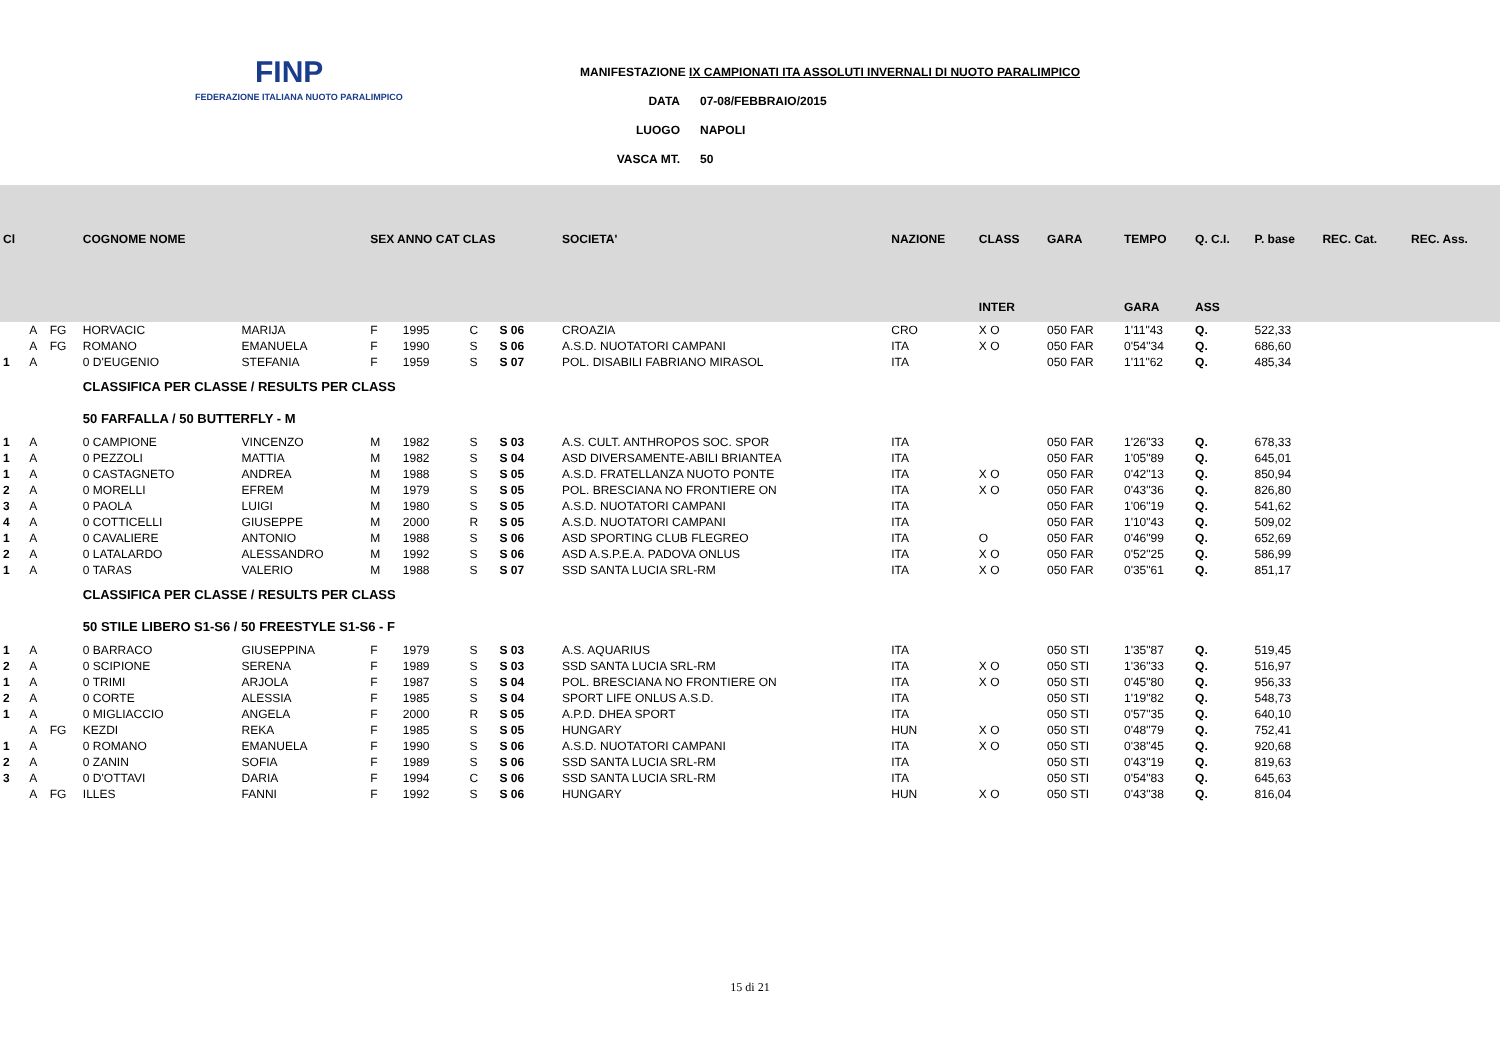FINP
FEDERAZIONE ITALIANA NUOTO PARALIMPICO
MANIFESTAZIONE IX CAMPIONATI ITA ASSOLUTI INVERNALI DI NUOTO PARALIMPICO
DATA 07-08/FEBBRAIO/2015
LUOGO NAPOLI
VASCA MT. 50
| Cl | | | COGNOME NOME | | SEX ANNO CAT CLAS | | | | SOCIETA' | NAZIONE | CLASS | GARA | TEMPO | Q. C.I. | P. base | REC. Cat. | REC. Ass. |
| --- | --- | --- | --- | --- | --- | --- | --- | --- | --- | --- | --- | --- | --- | --- | --- | --- | --- |
| | | | | | | | | | | | INTER | | GARA | ASS | | | |
| | A | FG | HORVACIC | MARIJA | F | 1995 | C | S 06 | CROAZIA | CRO | X O | 050 FAR | 1'11"43 | Q. | 522,33 | | |
| | A | FG | ROMANO | EMANUELA | F | 1990 | S | S 06 | A.S.D. NUOTATORI CAMPANI | ITA | X O | 050 FAR | 0'54"34 | Q. | 686,60 | | |
| 1 | A | | 0 D'EUGENIO | STEFANIA | F | 1959 | S | S 07 | POL. DISABILI FABRIANO MIRASOL | ITA | | 050 FAR | 1'11"62 | Q. | 485,34 | | |
| | | | CLASSIFICA PER CLASSE / RESULTS PER CLASS | | | | | | | | | | | | | | |
| | | | 50 FARFALLA / 50 BUTTERFLY - M | | | | | | | | | | | | | | |
| 1 | A | | 0 CAMPIONE | VINCENZO | M | 1982 | S | S 03 | A.S. CULT. ANTHROPOS SOC. SPOR | ITA | | 050 FAR | 1'26"33 | Q. | 678,33 | | |
| 1 | A | | 0 PEZZOLI | MATTIA | M | 1982 | S | S 04 | ASD DIVERSAMENTE-ABILI BRIANTEA | ITA | | 050 FAR | 1'05"89 | Q. | 645,01 | | |
| 1 | A | | 0 CASTAGNETO | ANDREA | M | 1988 | S | S 05 | A.S.D. FRATELLANZA NUOTO PONTE | ITA | X O | 050 FAR | 0'42"13 | Q. | 850,94 | | |
| 2 | A | | 0 MORELLI | EFREM | M | 1979 | S | S 05 | POL. BRESCIANA NO FRONTIERE ON | ITA | X O | 050 FAR | 0'43"36 | Q. | 826,80 | | |
| 3 | A | | 0 PAOLA | LUIGI | M | 1980 | S | S 05 | A.S.D. NUOTATORI CAMPANI | ITA | | 050 FAR | 1'06"19 | Q. | 541,62 | | |
| 4 | A | | 0 COTTICELLI | GIUSEPPE | M | 2000 | R | S 05 | A.S.D. NUOTATORI CAMPANI | ITA | | 050 FAR | 1'10"43 | Q. | 509,02 | | |
| 1 | A | | 0 CAVALIERE | ANTONIO | M | 1988 | S | S 06 | ASD SPORTING CLUB FLEGREO | ITA | O | 050 FAR | 0'46"99 | Q. | 652,69 | | |
| 2 | A | | 0 LATALARDO | ALESSANDRO | M | 1992 | S | S 06 | ASD A.S.P.E.A. PADOVA ONLUS | ITA | X O | 050 FAR | 0'52"25 | Q. | 586,99 | | |
| 1 | A | | 0 TARAS | VALERIO | M | 1988 | S | S 07 | SSD SANTA LUCIA SRL-RM | ITA | X O | 050 FAR | 0'35"61 | Q. | 851,17 | | |
| | | | CLASSIFICA PER CLASSE / RESULTS PER CLASS | | | | | | | | | | | | | | |
| | | | 50 STILE LIBERO S1-S6 / 50 FREESTYLE S1-S6 - F | | | | | | | | | | | | | | |
| 1 | A | | 0 BARRACO | GIUSEPPINA | F | 1979 | S | S 03 | A.S. AQUARIUS | ITA | | 050 STI | 1'35"87 | Q. | 519,45 | | |
| 2 | A | | 0 SCIPIONE | SERENA | F | 1989 | S | S 03 | SSD SANTA LUCIA SRL-RM | ITA | X O | 050 STI | 1'36"33 | Q. | 516,97 | | |
| 1 | A | | 0 TRIMI | ARJOLA | F | 1987 | S | S 04 | POL. BRESCIANA NO FRONTIERE ON | ITA | X O | 050 STI | 0'45"80 | Q. | 956,33 | | |
| 2 | A | | 0 CORTE | ALESSIA | F | 1985 | S | S 04 | SPORT LIFE ONLUS A.S.D. | ITA | | 050 STI | 1'19"82 | Q. | 548,73 | | |
| 1 | A | | 0 MIGLIACCIO | ANGELA | F | 2000 | R | S 05 | A.P.D. DHEA SPORT | ITA | | 050 STI | 0'57"35 | Q. | 640,10 | | |
| | A | FG | KEZDI | REKA | F | 1985 | S | S 05 | HUNGARY | HUN | X O | 050 STI | 0'48"79 | Q. | 752,41 | | |
| 1 | A | | 0 ROMANO | EMANUELA | F | 1990 | S | S 06 | A.S.D. NUOTATORI CAMPANI | ITA | X O | 050 STI | 0'38"45 | Q. | 920,68 | | |
| 2 | A | | 0 ZANIN | SOFIA | F | 1989 | S | S 06 | SSD SANTA LUCIA SRL-RM | ITA | | 050 STI | 0'43"19 | Q. | 819,63 | | |
| 3 | A | | 0 D'OTTAVI | DARIA | F | 1994 | C | S 06 | SSD SANTA LUCIA SRL-RM | ITA | | 050 STI | 0'54"83 | Q. | 645,63 | | |
| | A | FG | ILLES | FANNI | F | 1992 | S | S 06 | HUNGARY | HUN | X O | 050 STI | 0'43"38 | Q. | 816,04 | | |
15 di 21